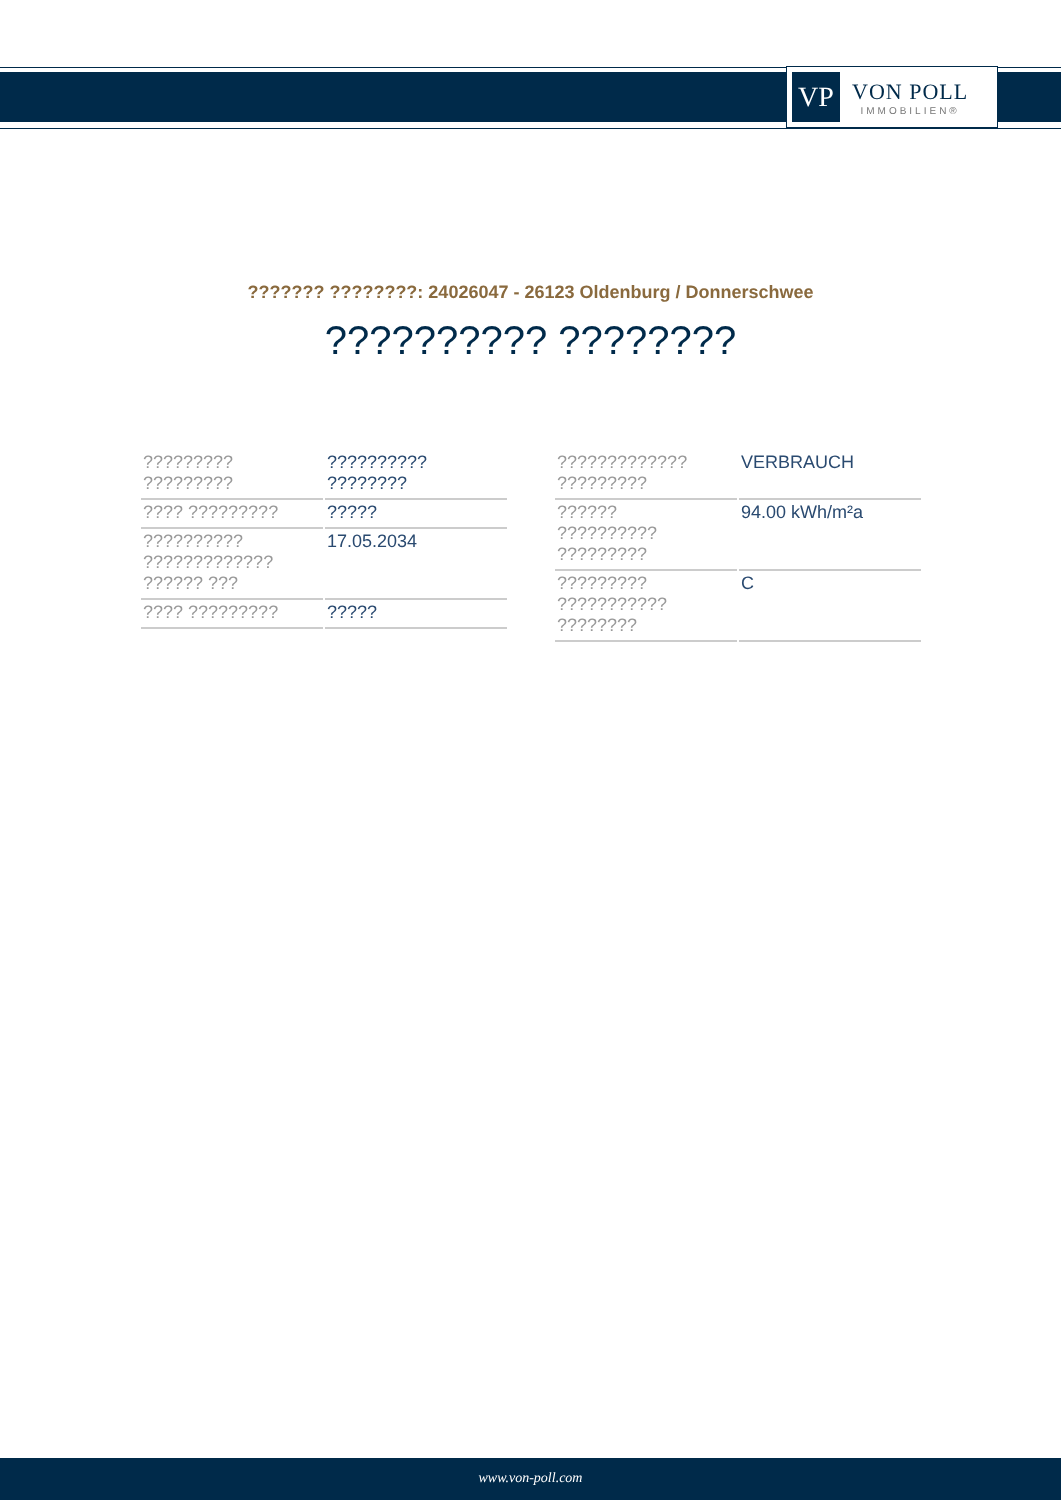VP
VON POLL
IMMOBILIEN®
??????? ????????: 24026047 - 26123 Oldenburg / Donnerschwee
?????????? ????????
| ????????? ????????? | ?????????? ???????? |
| ???? ????????? | ????? |
| ?????????? ????????????? ?????? ??? | 17.05.2034 |
| ???? ????????? | ????? |
| ????????????? ????????? | VERBRAUCH |
| ?????? ?????????? ????????? | 94.00 kWh/m²a |
| ????????? ??????????? ???????? | C |
www.von-poll.com